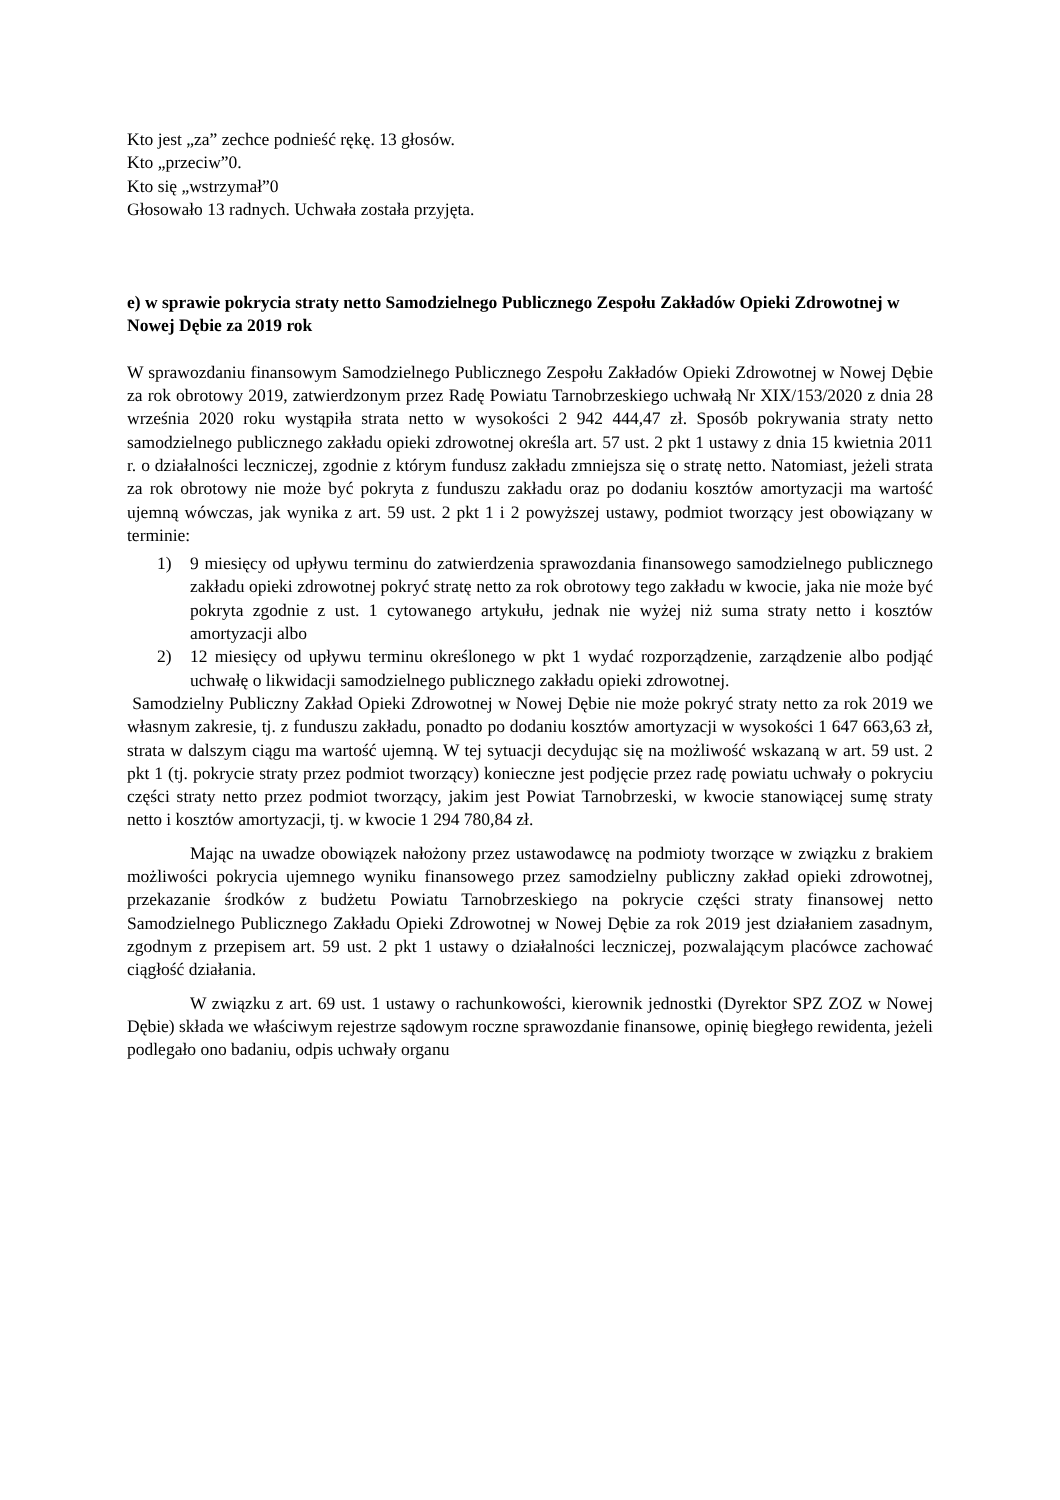Kto jest „za” zechce podnieść rękę. 13 głosów.
Kto „przeciw”0.
Kto się „wstrzymał”0
Głosowało 13 radnych. Uchwała została przyjęta.
e) w sprawie pokrycia straty netto Samodzielnego Publicznego Zespołu Zakładów Opieki Zdrowotnej w Nowej Dębie za 2019 rok
W sprawozdaniu finansowym Samodzielnego Publicznego Zespołu Zakładów Opieki Zdrowotnej w Nowej Dębie za rok obrotowy 2019, zatwierdzonym przez Radę Powiatu Tarnobrzeskiego uchwałą Nr XIX/153/2020 z dnia 28 września 2020 roku wystąpiła strata netto w wysokości 2 942 444,47 zł. Sposób pokrywania straty netto samodzielnego publicznego zakładu opieki zdrowotnej określa art. 57 ust. 2 pkt 1 ustawy z dnia 15 kwietnia 2011 r. o działalności leczniczej, zgodnie z którym fundusz zakładu zmniejsza się o stratę netto. Natomiast, jeżeli strata za rok obrotowy nie może być pokryta z funduszu zakładu oraz po dodaniu kosztów amortyzacji ma wartość ujemną wówczas, jak wynika z art. 59 ust. 2 pkt 1 i 2 powyższej ustawy, podmiot tworzący jest obowiązany w terminie:
1) 9 miesięcy od upływu terminu do zatwierdzenia sprawozdania finansowego samodzielnego publicznego zakładu opieki zdrowotnej pokryć stratę netto za rok obrotowy tego zakładu w kwocie, jaka nie może być pokryta zgodnie z ust. 1 cytowanego artykułu, jednak nie wyżej niż suma straty netto i kosztów amortyzacji albo
2) 12 miesięcy od upływu terminu określonego w pkt 1 wydać rozporządzenie, zarządzenie albo podjąć uchwałę o likwidacji samodzielnego publicznego zakładu opieki zdrowotnej.
Samodzielny Publiczny Zakład Opieki Zdrowotnej w Nowej Dębie nie może pokryć straty netto za rok 2019 we własnym zakresie, tj. z funduszu zakładu, ponadto po dodaniu kosztów amortyzacji w wysokości 1 647 663,63 zł, strata w dalszym ciągu ma wartość ujemną. W tej sytuacji decydując się na możliwość wskazaną w art. 59 ust. 2 pkt 1 (tj. pokrycie straty przez podmiot tworzący) konieczne jest podjęcie przez radę powiatu uchwały o pokryciu części straty netto przez podmiot tworzący, jakim jest Powiat Tarnobrzeski, w kwocie stanowiącej sumę straty netto i kosztów amortyzacji, tj. w kwocie 1 294 780,84 zł.
Mając na uwadze obowiązek nałożony przez ustawodawcę na podmioty tworzące w związku z brakiem możliwości pokrycia ujemnego wyniku finansowego przez samodzielny publiczny zakład opieki zdrowotnej, przekazanie środków z budżetu Powiatu Tarnobrzeskiego na pokrycie części straty finansowej netto Samodzielnego Publicznego Zakładu Opieki Zdrowotnej w Nowej Dębie za rok 2019 jest działaniem zasadnym, zgodnym z przepisem art. 59 ust. 2 pkt 1 ustawy o działalności leczniczej, pozwalającym placówce zachować ciągłość działania.
W związku z art. 69 ust. 1 ustawy o rachunkowości, kierownik jednostki (Dyrektor SPZ ZOZ w Nowej Dębie) składa we właściwym rejestrze sądowym roczne sprawozdanie finansowe, opinię biegłego rewidenta, jeżeli podlegało ono badaniu, odpis uchwały organu